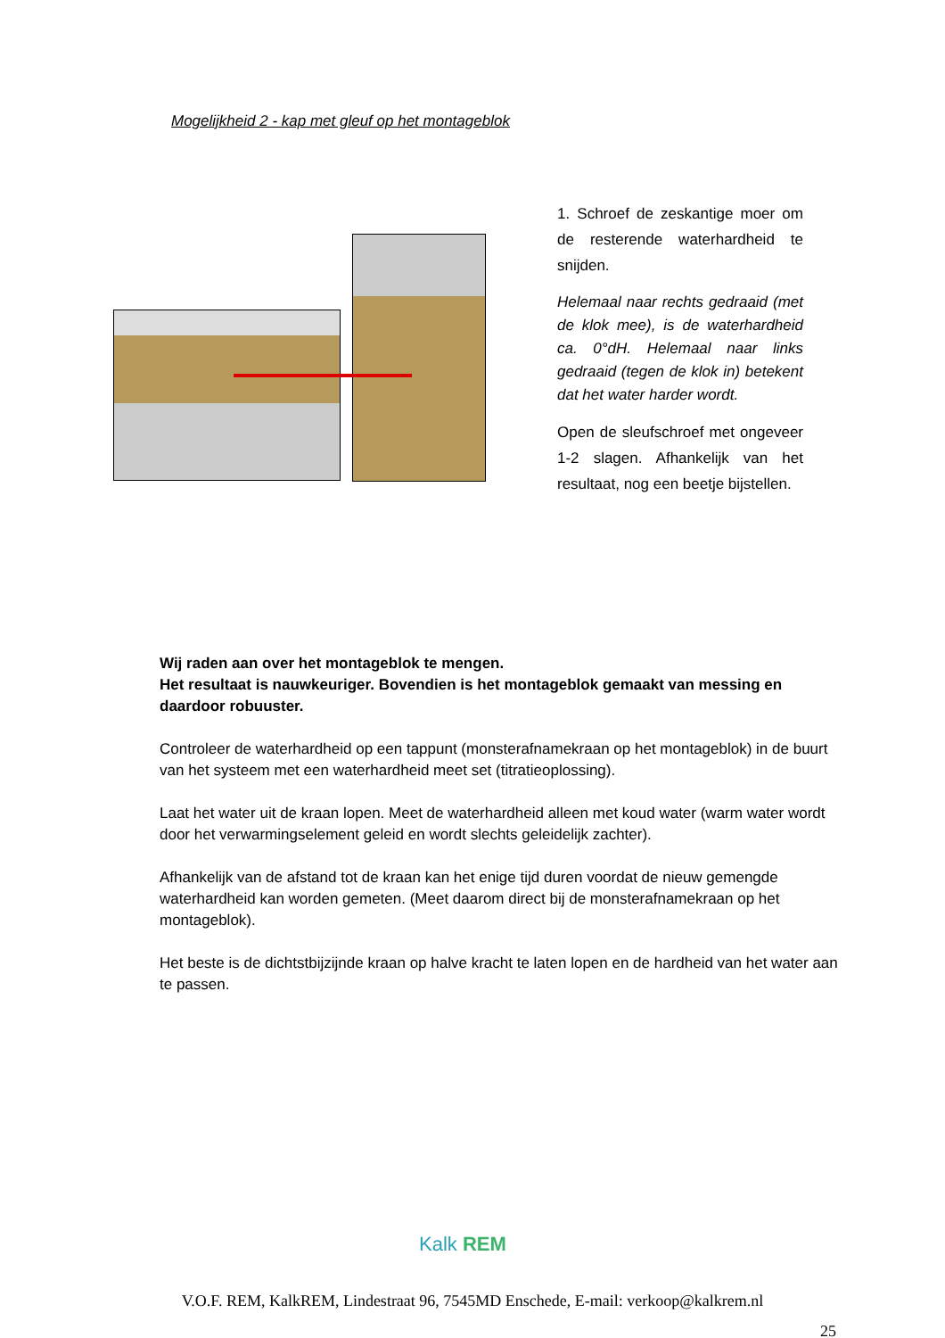Mogelijkheid 2 - kap met gleuf op het montageblok
1. Schroef de zeskantige moer om de resterende waterhardheid te snijden.
Helemaal naar rechts gedraaid (met de klok mee), is de waterhardheid ca. 0°dH. Helemaal naar links gedraaid (tegen de klok in) betekent dat het water harder wordt.
Open de sleufschroef met ongeveer 1-2 slagen. Afhankelijk van het resultaat, nog een beetje bijstellen.
Wij raden aan over het montageblok te mengen.
Het resultaat is nauwkeuriger. Bovendien is het montageblok gemaakt van messing en daardoor robuuster.
Controleer de waterhardheid op een tappunt (monsterafnamekraan op het montageblok) in de buurt van het systeem met een waterhardheid meet set (titratieoplossing).
Laat het water uit de kraan lopen. Meet de waterhardheid alleen met koud water (warm water wordt door het verwarmingselement geleid en wordt slechts geleidelijk zachter).
Afhankelijk van de afstand tot de kraan kan het enige tijd duren voordat de nieuw gemengde waterhardheid kan worden gemeten. (Meet daarom direct bij de monsterafnamekraan op het montageblok).
Het beste is de dichtstbijzijnde kraan op halve kracht te laten lopen en de hardheid van het water aan te passen.
Kalk REM
V.O.F. REM, KalkREM, Lindestraat 96, 7545MD Enschede, E-mail: verkoop@kalkrem.nl
25